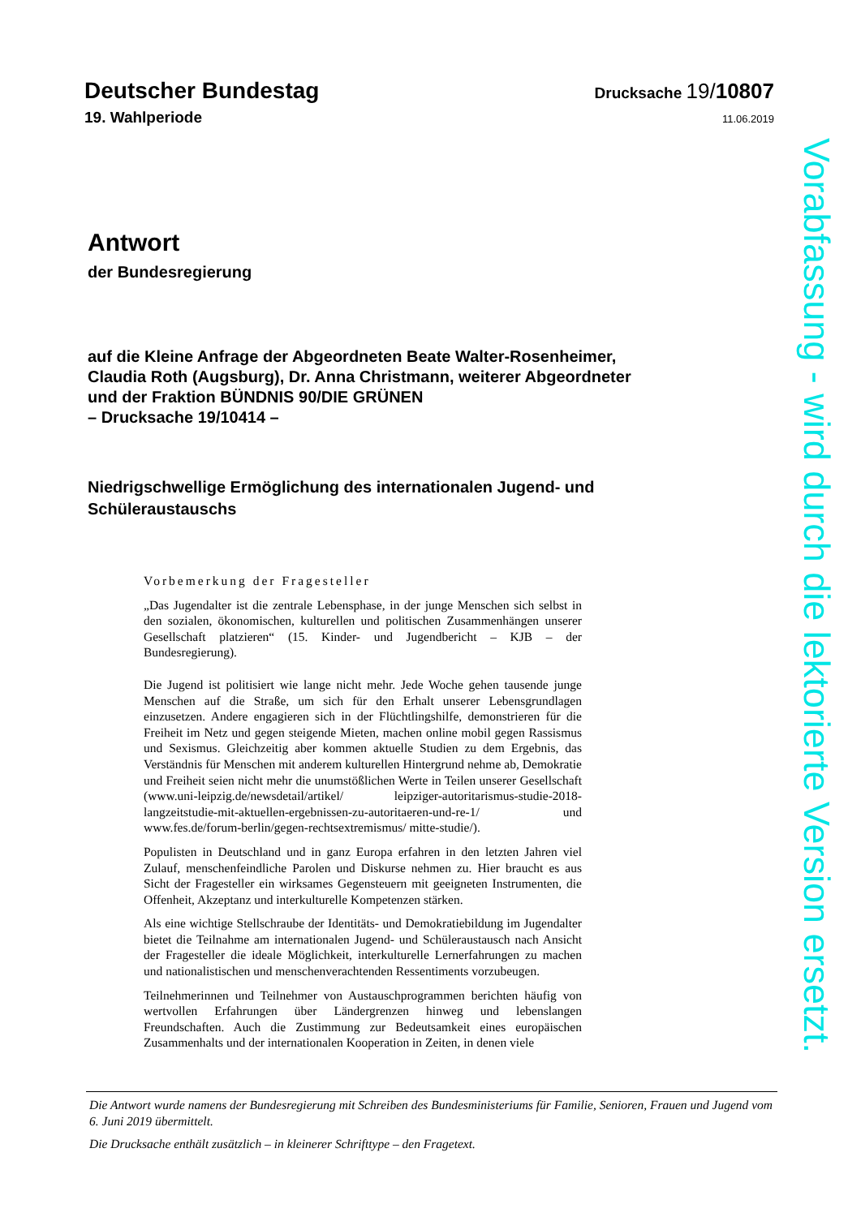Deutscher Bundestag Drucksache 19/10807
19. Wahlperiode 11.06.2019
Antwort
der Bundesregierung
auf die Kleine Anfrage der Abgeordneten Beate Walter-Rosenheimer,
Claudia Roth (Augsburg), Dr. Anna Christmann, weiterer Abgeordneter
und der Fraktion BÜNDNIS 90/DIE GRÜNEN
– Drucksache 19/10414 –
Niedrigschwellige Ermöglichung des internationalen Jugend- und Schüleraustauschs
Vorbemerkung der Fragesteller
„Das Jugendalter ist die zentrale Lebensphase, in der junge Menschen sich selbst in den sozialen, ökonomischen, kulturellen und politischen Zusammenhängen unserer Gesellschaft platzieren“ (15. Kinder- und Jugendbericht – KJB – der Bundesregierung).
Die Jugend ist politisiert wie lange nicht mehr. Jede Woche gehen tausende junge Menschen auf die Straße, um sich für den Erhalt unserer Lebensgrundlagen einzusetzen. Andere engagieren sich in der Flüchtlingshilfe, demonstrieren für die Freiheit im Netz und gegen steigende Mieten, machen online mobil gegen Rassismus und Sexismus. Gleichzeitig aber kommen aktuelle Studien zu dem Ergebnis, das Verständnis für Menschen mit anderem kulturellen Hintergrund nehme ab, Demokratie und Freiheit seien nicht mehr die unumstößlichen Werte in Teilen unserer Gesellschaft (www.uni-leipzig.de/newsdetail/artikel/ leipziger-autoritarismus-studie-2018-langzeitstudie-mit-aktuellen-ergebnissen-zu-autoritaeren-und-re-1/ und www.fes.de/forum-berlin/gegen-rechtsextremismus/ mitte-studie/).
Populisten in Deutschland und in ganz Europa erfahren in den letzten Jahren viel Zulauf, menschenfeindliche Parolen und Diskurse nehmen zu. Hier braucht es aus Sicht der Fragesteller ein wirksames Gegensteuern mit geeigneten Instrumenten, die Offenheit, Akzeptanz und interkulturelle Kompetenzen stärken.
Als eine wichtige Stellschraube der Identitäts- und Demokratiebildung im Jugendalter bietet die Teilnahme am internationalen Jugend- und Schüleraustausch nach Ansicht der Fragesteller die ideale Möglichkeit, interkulturelle Lernerfahrungen zu machen und nationalistischen und menschenverachtenden Ressentiments vorzubeugen.
Teilnehmerinnen und Teilnehmer von Austauschprogrammen berichten häufig von wertvollen Erfahrungen über Ländergrenzen hinweg und lebenslangen Freundschaften. Auch die Zustimmung zur Bedeutsamkeit eines europäischen Zusammenhalts und der internationalen Kooperation in Zeiten, in denen viele
Vorabfassung - wird durch die lektorierte Version ersetzt.
Die Antwort wurde namens der Bundesregierung mit Schreiben des Bundesministeriums für Familie, Senioren, Frauen und Jugend vom 6. Juni 2019 übermittelt.
Die Drucksache enthält zusätzlich – in kleinerer Schrifttype – den Fragetext.